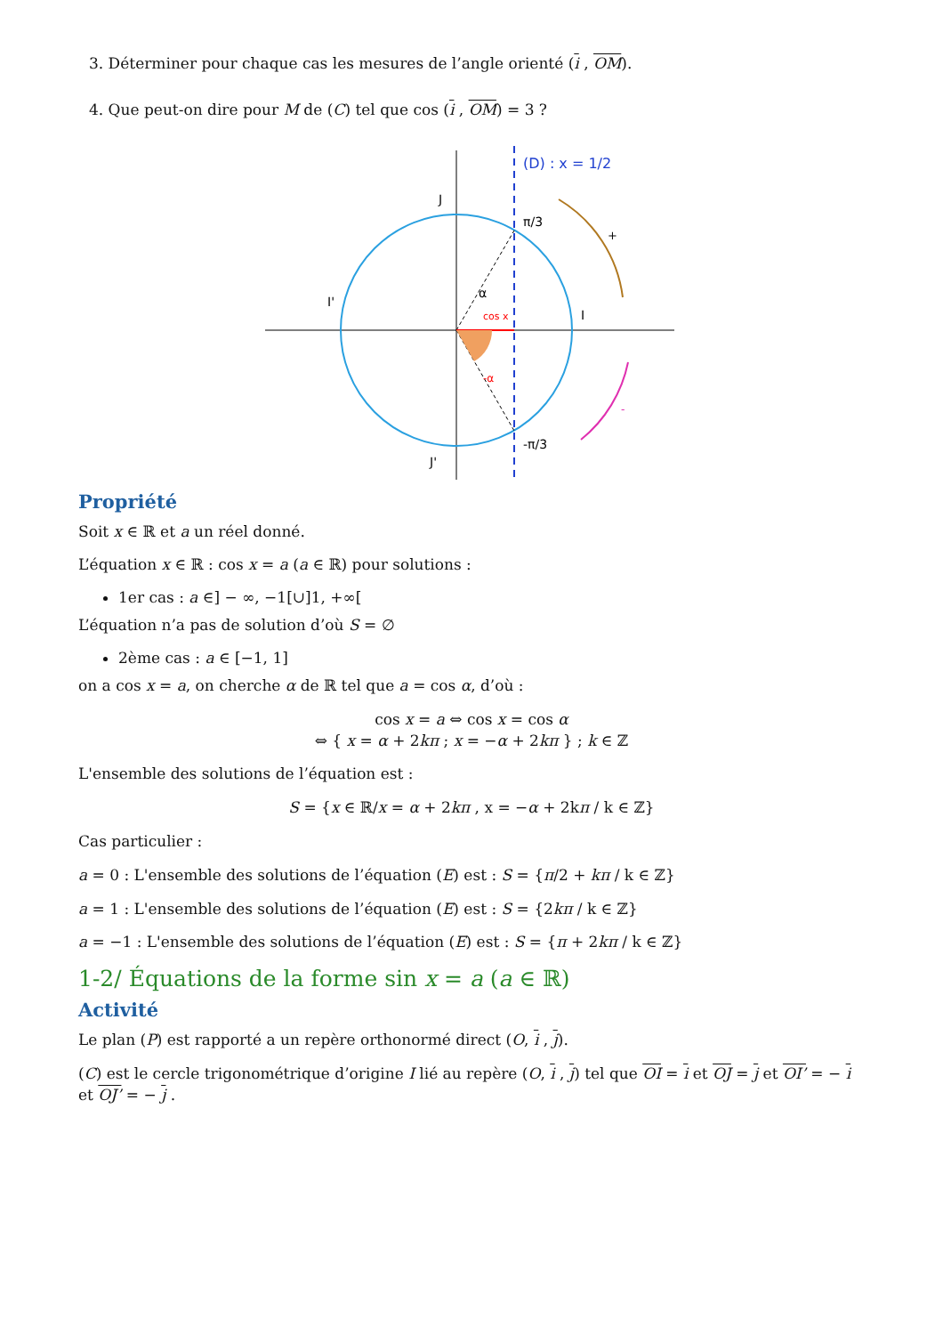3. Déterminer pour chaque cas les mesures de l’angle orienté (i , OM).
4. Que peut-on dire pour M de (C) tel que cos (i , OM) = 3 ?
(D) : x = 1/2
J
J'
I'
I
π/3
-π/3
α
cos x
-α
+
-
Propriété
Soit x ∈ ℝ et a un réel donné.
L’équation x ∈ ℝ : cos x = a (a ∈ ℝ) pour solutions :
1er cas : a ∈] − ∞, −1[∪]1, +∞[
L’équation n’a pas de solution d’où S = ∅
2ème cas : a ∈ [−1, 1]
on a cos x = a, on cherche α de ℝ tel que a = cos α, d’où :
cos x = a ⇔ cos x = cos α
⇔ { x = α + 2kπ ; x = −α + 2kπ } ; k ∈ ℤ
L'ensemble des solutions de l’équation est :
S = {x ∈ ℝ/x = α + 2kπ , x = −α + 2kπ / k ∈ ℤ}
Cas particulier :
a = 0 : L'ensemble des solutions de l’équation (E) est : S = {π/2 + kπ / k ∈ ℤ}
a = 1 : L'ensemble des solutions de l’équation (E) est : S = {2kπ / k ∈ ℤ}
a = −1 : L'ensemble des solutions de l’équation (E) est : S = {π + 2kπ / k ∈ ℤ}
1-2/ Équations de la forme sin x = a (a ∈ ℝ)
Activité
Le plan (P) est rapporté a un repère orthonormé direct (O, i , j).
(C) est le cercle trigonométrique d’origine I lié au repère (O, i , j) tel que OI = i et OJ = j et OI’ = − i et OJ’ = − j .